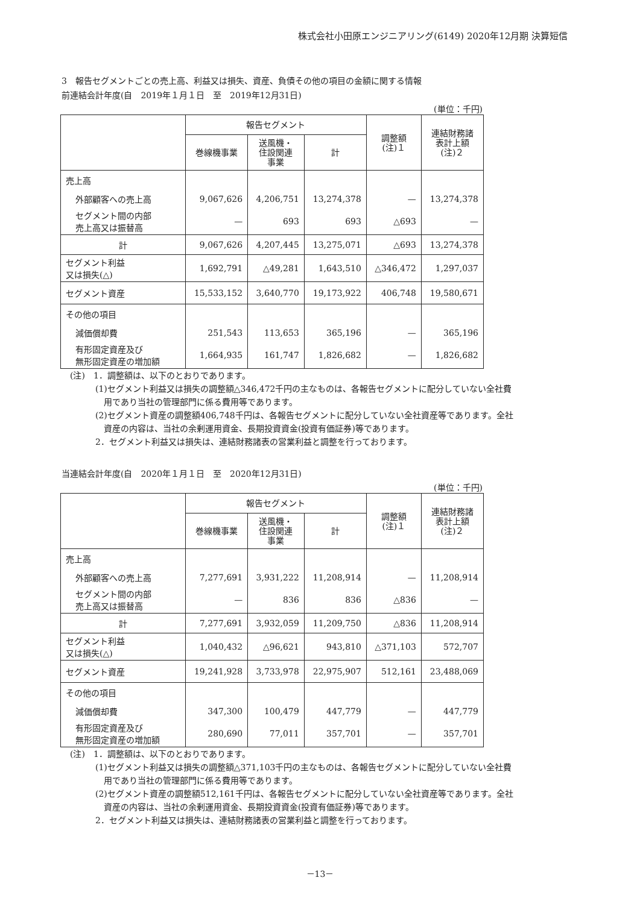株式会社小田原エンジニアリング(6149) 2020年12月期 決算短信
3　報告セグメントごとの売上高、利益又は損失、資産、負債その他の項目の金額に関する情報
前連結会計年度(自　2019年１月１日　至　2019年12月31日)
(単位：千円)
| | 報告セグメント | | | 調整額 (注)１ | 連結財務諸 表計上額 (注)２ |
| --- | --- | --- | --- | --- | --- |
| | 巻線機事業 | 送風機・ 住設関連 事業 | 計 | | |
| 売上高 | | | | | |
| 外部顧客への売上高 | 9,067,626 | 4,206,751 | 13,274,378 | — | 13,274,378 |
| セグメント間の内部 売上高又は振替高 | — | 693 | 693 | △693 | — |
| 計 | 9,067,626 | 4,207,445 | 13,275,071 | △693 | 13,274,378 |
| セグメント利益 又は損失(△) | 1,692,791 | △49,281 | 1,643,510 | △346,472 | 1,297,037 |
| セグメント資産 | 15,533,152 | 3,640,770 | 19,173,922 | 406,748 | 19,580,671 |
| その他の項目 | | | | | |
| 減価償却費 | 251,543 | 113,653 | 365,196 | — | 365,196 |
| 有形固定資産及び 無形固定資産の増加額 | 1,664,935 | 161,747 | 1,826,682 | — | 1,826,682 |
(注)　1．調整額は、以下のとおりであります。
(1)セグメント利益又は損失の調整額△346,472千円の主なものは、各報告セグメントに配分していない全社費
　用であり当社の管理部門に係る費用等であります。
(2)セグメント資産の調整額406,748千円は、各報告セグメントに配分していない全社資産等であります。全社
　資産の内容は、当社の余剰運用資金、長期投資資金(投資有価証券)等であります。
2．セグメント利益又は損失は、連結財務諸表の営業利益と調整を行っております。
当連結会計年度(自　2020年１月１日　至　2020年12月31日)
(単位：千円)
| | 報告セグメント | | | 調整額 (注)１ | 連結財務諸 表計上額 (注)２ |
| --- | --- | --- | --- | --- | --- |
| | 巻線機事業 | 送風機・ 住設関連 事業 | 計 | | |
| 売上高 | | | | | |
| 外部顧客への売上高 | 7,277,691 | 3,931,222 | 11,208,914 | — | 11,208,914 |
| セグメント間の内部 売上高又は振替高 | — | 836 | 836 | △836 | — |
| 計 | 7,277,691 | 3,932,059 | 11,209,750 | △836 | 11,208,914 |
| セグメント利益 又は損失(△) | 1,040,432 | △96,621 | 943,810 | △371,103 | 572,707 |
| セグメント資産 | 19,241,928 | 3,733,978 | 22,975,907 | 512,161 | 23,488,069 |
| その他の項目 | | | | | |
| 減価償却費 | 347,300 | 100,479 | 447,779 | — | 447,779 |
| 有形固定資産及び 無形固定資産の増加額 | 280,690 | 77,011 | 357,701 | — | 357,701 |
(注)　1．調整額は、以下のとおりであります。
(1)セグメント利益又は損失の調整額△371,103千円の主なものは、各報告セグメントに配分していない全社費
　用であり当社の管理部門に係る費用等であります。
(2)セグメント資産の調整額512,161千円は、各報告セグメントに配分していない全社資産等であります。全社
　資産の内容は、当社の余剰運用資金、長期投資資金(投資有価証券)等であります。
2．セグメント利益又は損失は、連結財務諸表の営業利益と調整を行っております。
－13－